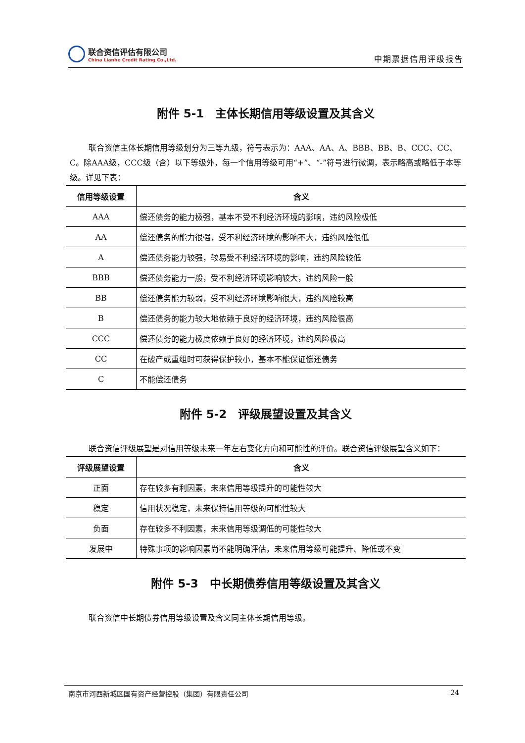联合资信评估有限公司
China Lianhe Credit Rating Co.,Ltd.
中期票据信用评级报告
附件 5-1　主体长期信用等级设置及其含义
联合资信主体长期信用等级划分为三等九级，符号表示为：AAA、AA、A、BBB、BB、B、CCC、CC、C。除AAA级，CCC级（含）以下等级外，每一个信用等级可用“+”、“-”符号进行微调，表示略高或略低于本等级。详见下表：
| 信用等级设置 | 含义 |
| --- | --- |
| AAA | 偿还债务的能力极强，基本不受不利经济环境的影响，违约风险极低 |
| AA | 偿还债务的能力很强，受不利经济环境的影响不大，违约风险很低 |
| A | 偿还债务能力较强，较易受不利经济环境的影响，违约风险较低 |
| BBB | 偿还债务能力一般，受不利经济环境影响较大，违约风险一般 |
| BB | 偿还债务能力较弱，受不利经济环境影响很大，违约风险较高 |
| B | 偿还债务的能力较大地依赖于良好的经济环境，违约风险很高 |
| CCC | 偿还债务的能力极度依赖于良好的经济环境，违约风险极高 |
| CC | 在破产或重组时可获得保护较小，基本不能保证偿还债务 |
| C | 不能偿还债务 |
附件 5-2　评级展望设置及其含义
联合资信评级展望是对信用等级未来一年左右变化方向和可能性的评价。联合资信评级展望含义如下：
| 评级展望设置 | 含义 |
| --- | --- |
| 正面 | 存在较多有利因素，未来信用等级提升的可能性较大 |
| 稳定 | 信用状况稳定，未来保持信用等级的可能性较大 |
| 负面 | 存在较多不利因素，未来信用等级调低的可能性较大 |
| 发展中 | 特殊事项的影响因素尚不能明确评估，未来信用等级可能提升、降低或不变 |
附件 5-3　中长期债券信用等级设置及其含义
联合资信中长期债券信用等级设置及含义同主体长期信用等级。
南京市河西新城区国有资产经营控股（集团）有限责任公司 24